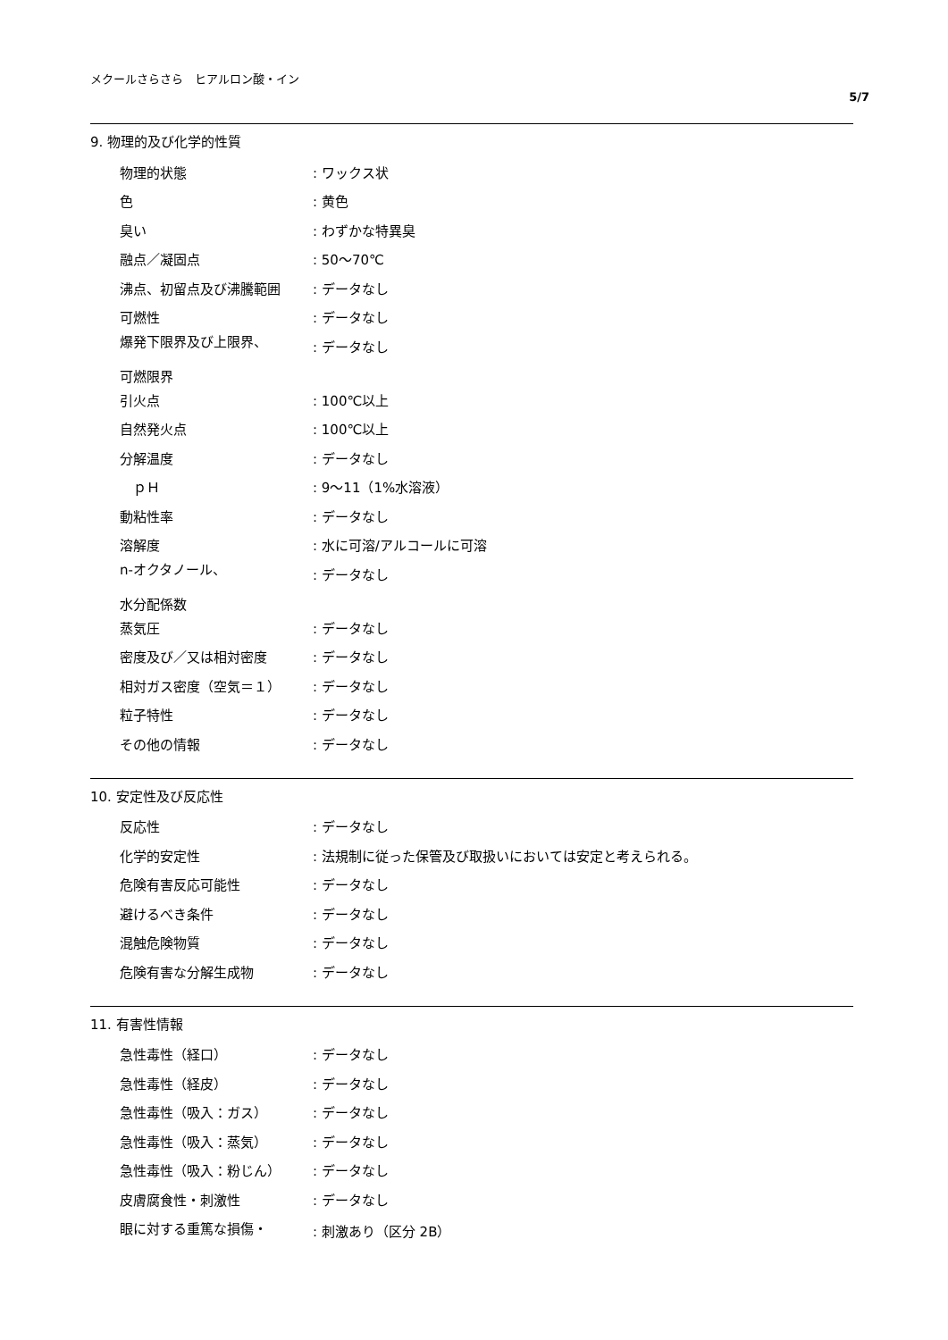メクールさらさら　ヒアルロン酸・イン
5/7
9. 物理的及び化学的性質
| 物理的状態 | : ワックス状 |
| 色 | : 黄色 |
| 臭い | : わずかな特異臭 |
| 融点／凝固点 | : 50〜70℃ |
| 沸点、初留点及び沸騰範囲 | : データなし |
| 可燃性 | : データなし |
| 爆発下限界及び上限界、 可燃限界 | : データなし |
| 引火点 | : 100℃以上 |
| 自然発火点 | : 100℃以上 |
| 分解温度 | : データなし |
| ｐＨ | : 9〜11（1%水溶液） |
| 動粘性率 | : データなし |
| 溶解度 | : 水に可溶/アルコールに可溶 |
| n-オクタノール、 水分配係数 | : データなし |
| 蒸気圧 | : データなし |
| 密度及び／又は相対密度 | : データなし |
| 相対ガス密度（空気＝１） | : データなし |
| 粒子特性 | : データなし |
| その他の情報 | : データなし |
10. 安定性及び反応性
| 反応性 | : データなし |
| 化学的安定性 | : 法規制に従った保管及び取扱いにおいては安定と考えられる。 |
| 危険有害反応可能性 | : データなし |
| 避けるべき条件 | : データなし |
| 混触危険物質 | : データなし |
| 危険有害な分解生成物 | : データなし |
11. 有害性情報
| 急性毒性（経口） | : データなし |
| 急性毒性（経皮） | : データなし |
| 急性毒性（吸入：ガス） | : データなし |
| 急性毒性（吸入：蒸気） | : データなし |
| 急性毒性（吸入：粉じん） | : データなし |
| 皮膚腐食性・刺激性 | : データなし |
| 眼に対する重篤な損傷・ | : 刺激あり（区分 2B） |